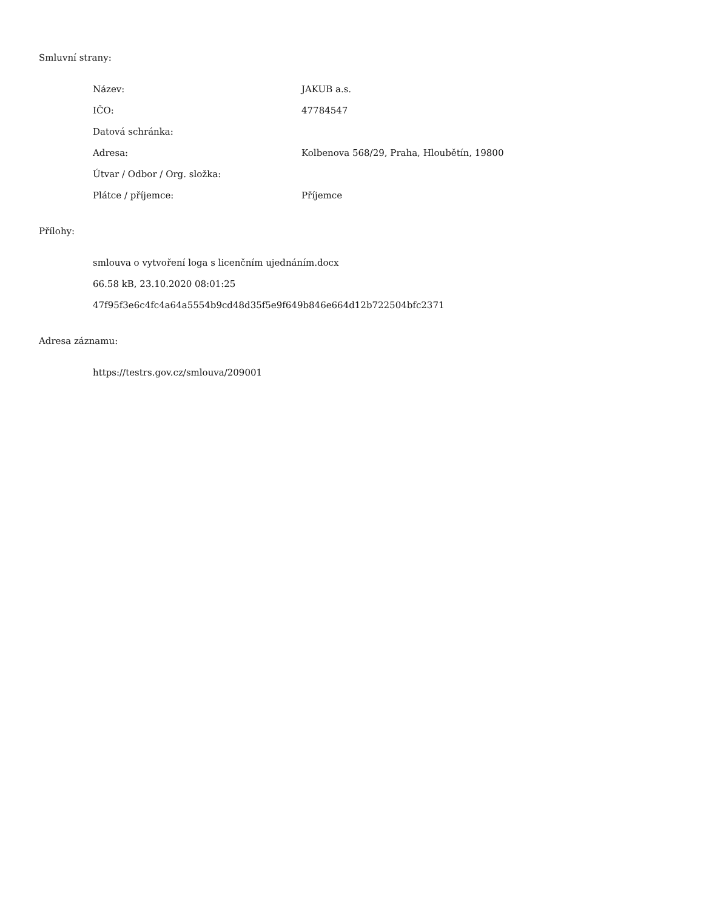Smluvní strany:
| Název: | JAKUB a.s. |
| IČO: | 47784547 |
| Datová schránka: | |
| Adresa: | Kolbenova 568/29, Praha, Hloubětín, 19800 |
| Útvar / Odbor / Org. složka: | |
| Plátce / příjemce: | Příjemce |
Přílohy:
smlouva o vytvoření loga s licenčním ujednáním.docx
66.58 kB, 23.10.2020 08:01:25
47f95f3e6c4fc4a64a5554b9cd48d35f5e9f649b846e664d12b722504bfc2371
Adresa záznamu:
https://testrs.gov.cz/smlouva/209001